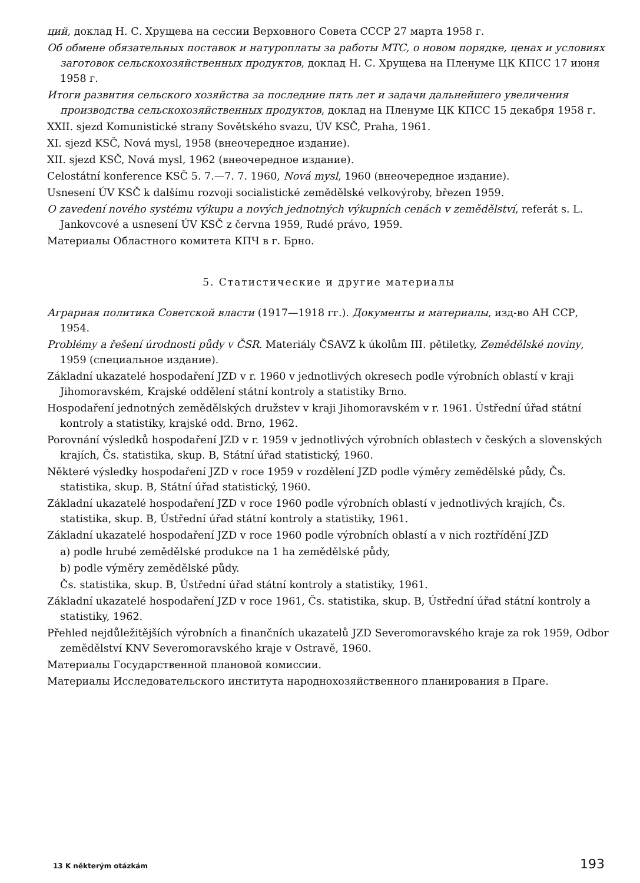ций, доклад Н. С. Хрущева на сессии Верховного Совета СССР 27 марта 1958 г.
Об обмене обязательных поставок и натуроплаты за работы МТС, о новом порядке, ценах и условиях заготовок сельскохозяйственных продуктов, доклад Н. С. Хрущева на Пленуме ЦК КПСС 17 июня 1958 г.
Итоги развития сельского хозяйства за последние пять лет и задачи дальнейшего увеличения производства сельскохозяйственных продуктов, доклад на Пленуме ЦК КПСС 15 декабря 1958 г.
XXII. sjezd Komunistické strany Sovětského svazu, ÚV KSČ, Praha, 1961.
XI. sjezd KSČ, Nová mysl, 1958 (внеочередное издание).
XII. sjezd KSČ, Nová mysl, 1962 (внеочередное издание).
Celostátní konference KSČ 5. 7.—7. 7. 1960, Nová mysl, 1960 (внеочередное издание).
Usnesení ÚV KSČ k dalšímu rozvoji socialistické zemědělské velkovýroby, březen 1959.
O zavedení nového systému výkupu a nových jednotných výkupních cenách v zemědělství, referát s. L. Jankovcové a usnesení ÚV KSČ z června 1959, Rudé právo, 1959.
Материалы Областного комитета КПЧ в г. Брно.
5. Статистические и другие материалы
Аграрная политика Советской власти (1917—1918 гг.). Документы и материалы, изд-во АН ССР, 1954.
Problémy a řešení úrodnosti půdy v ČSR. Materiály ČSAVZ k úkolům III. pětiletky, Zemědělské noviny, 1959 (специальное издание).
Základní ukazatelé hospodaření JZD v r. 1960 v jednotlivých okresech podle výrobních oblastí v kraji Jihomoravském, Krajské oddělení státní kontroly a statistiky Brno.
Hospodaření jednotných zemědělských družstev v kraji Jihomoravském v r. 1961. Ústřední úřad státní kontroly a statistiky, krajské odd. Brno, 1962.
Porovnání výsledků hospodaření JZD v r. 1959 v jednotlivých výrobních oblastech v českých a slovenských krajích, Čs. statistika, skup. B, Státní úřad statistický, 1960.
Některé výsledky hospodaření JZD v roce 1959 v rozdělení JZD podle výměry zemědělské půdy, Čs. statistika, skup. B, Státní úřad statistický, 1960.
Základní ukazatelé hospodaření JZD v roce 1960 podle výrobních oblastí v jednotlivých krajích, Čs. statistika, skup. B, Ústřední úřad státní kontroly a statistiky, 1961.
Základní ukazatelé hospodaření JZD v roce 1960 podle výrobních oblastí a v nich roztřídění JZD
a) podle hrubé zemědělské produkce na 1 ha zemědělské půdy,
b) podle výměry zemědělské půdy.
Čs. statistika, skup. B, Ústřední úřad státní kontroly a statistiky, 1961.
Základní ukazatelé hospodaření JZD v roce 1961, Čs. statistika, skup. B, Ústřední úřad státní kontroly a statistiky, 1962.
Přehled nejdůležitějších výrobních a finančních ukazatelů JZD Severomoravského kraje za rok 1959, Odbor zemědělství KNV Severomoravského kraje v Ostravě, 1960.
Материалы Государственной плановой комиссии.
Материалы Исследовательского института народнохозяйственного планирования в Праге.
13 K některým otázkám 193